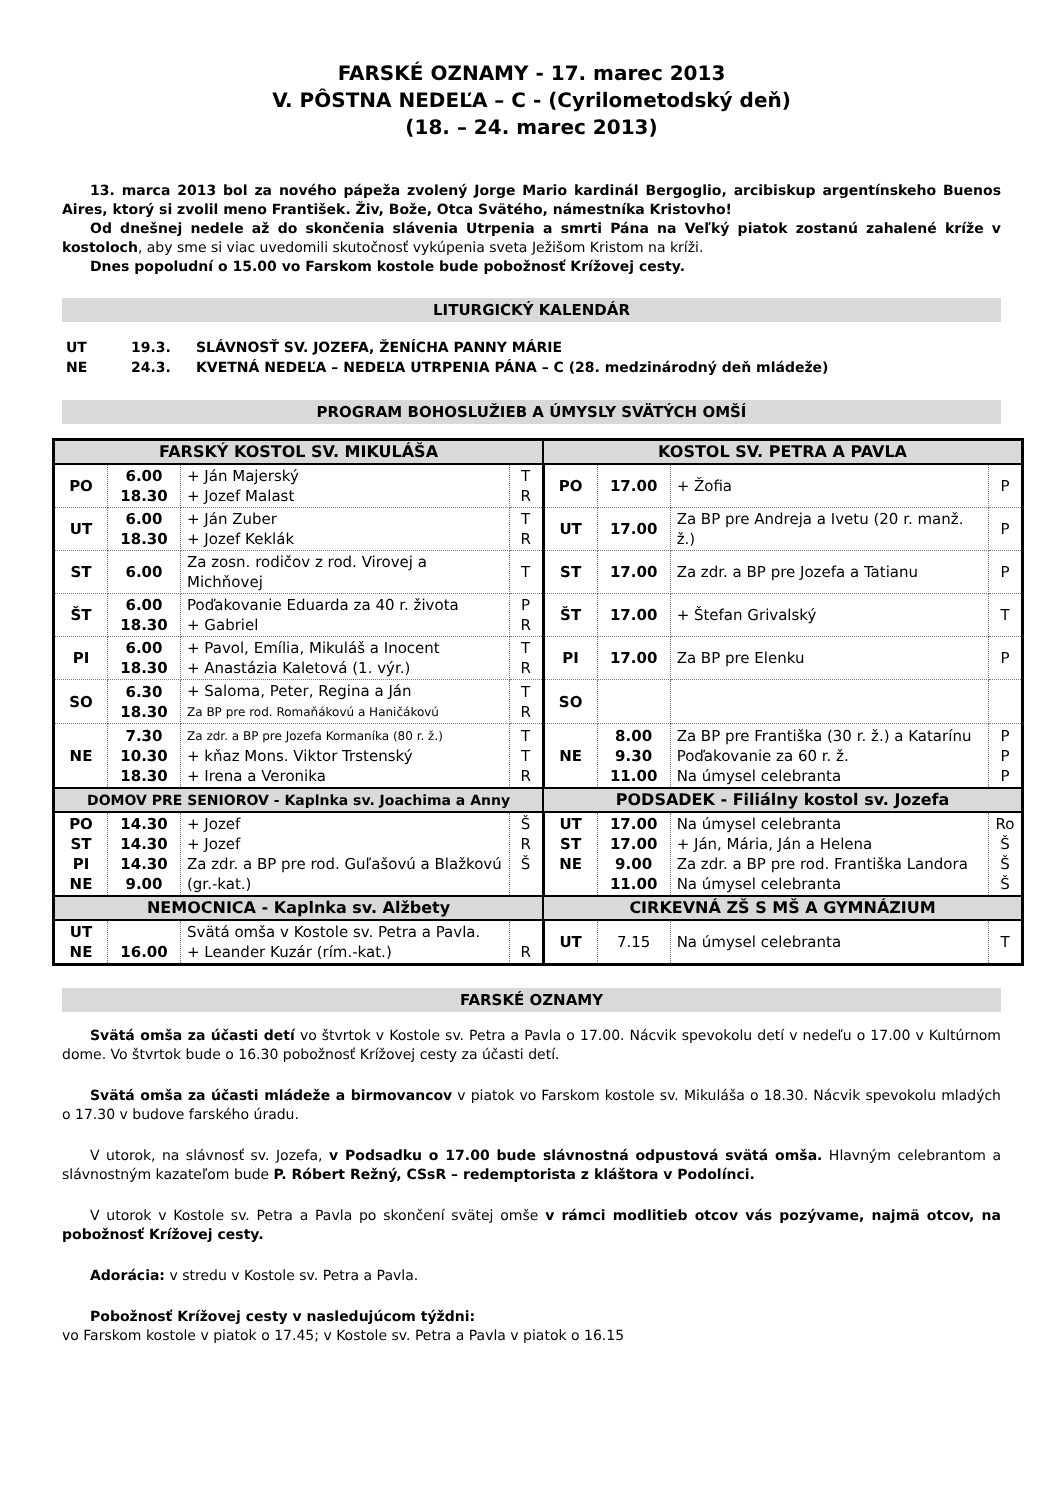FARSKÉ OZNAMY - 17. marec 2013
V. PÔSTNA NEDEĽA – C - (Cyrilometodský deň)
(18. – 24. marec 2013)
13. marca 2013 bol za nového pápeža zvolený Jorge Mario kardinál Bergoglio, arcibiskup argentínskeho Buenos Aires, ktorý si zvolil meno František. Živ, Bože, Otca Svätého, námestníka Kristovho!
Od dnešnej nedele až do skončenia slávenia Utrpenia a smrti Pána na Veľký piatok zostanú zahalené kríže v kostoloch, aby sme si viac uvedomili skutočnosť vykúpenia sveta Ježišom Kristom na kríži.
Dnes popoludní o 15.00 vo Farskom kostole bude pobožnosť Krížovej cesty.
LITURGICKÝ KALENDÁR
| UT | 19.3. | SLÁVNOSŤ SV. JOZEFA, ŽENÍCHA PANNY MÁRIE |
| NE | 24.3. | KVETNÁ NEDEĽA – NEDEĽA UTRPENIA PÁNA – C (28. medzinárodný deň mládeže) |
PROGRAM BOHOSLUŽIEB A ÚMYSLY SVÄTÝCH OMŠÍ
| FARSKÝ KOSTOL SV. MIKULÁŠA | | | | KOSTOL SV. PETRA A PAVLA | | | |
| --- | --- | --- | --- | --- | --- | --- | --- |
| PO | 6.00 18.30 | + Ján Majerský + Jozef Malast | T R | PO | 17.00 | + Žofia | P |
| UT | 6.00 18.30 | + Ján Zuber + Jozef Keklák | T R | UT | 17.00 | Za BP pre Andreja a Ivetu (20 r. manž. ž.) | P |
| ST | 6.00 | Za zosn. rodičov z rod. Virovej a Michňovej | T | ST | 17.00 | Za zdr. a BP pre Jozefa a Tatianu | P |
| ŠT | 6.00 18.30 | Poďakovanie Eduarda za 40 r. života + Gabriel | P R | ŠT | 17.00 | + Štefan Grivalský | T |
| PI | 6.00 18.30 | + Pavol, Emília, Mikuláš a Inocent + Anastázia Kaletová (1. výr.) | T R | PI | 17.00 | Za BP pre Elenku | P |
| SO | 6.30 18.30 | + Saloma, Peter, Regina a Ján Za BP pre rod. Romaňákovú a Haničákovú | T R | SO | | | |
| NE | 7.30 10.30 18.30 | Za zdr. a BP pre Jozefa Kormaníka (80 r. ž.) + kňaz Mons. Viktor Trstenský + Irena a Veronika | T T R | NE | 8.00 9.30 11.00 | Za BP pre Františka (30 r. ž.) a Katarínu Poďakovanie za 60 r. ž. Na úmysel celebranta | P P P |
| DOMOV PRE SENIOROV - Kaplnka sv. Joachima a Anny | | | | PODSADEK - Filiálny kostol sv. Jozefa | | | |
| PO ST PI NE | 14.30 14.30 14.30 9.00 | + Jozef + Jozef Za zdr. a BP pre rod. Guľašovú a Blažkovú (gr.-kat.) | Š R Š | UT ST NE | 17.00 17.00 9.00 11.00 | Na úmysel celebranta + Ján, Mária, Ján a Helena Za zdr. a BP pre rod. Františka Landora Na úmysel celebranta | Ro Š Š Š |
| NEMOCNICA - Kaplnka sv. Alžbety | | | | CIRKEVNÁ ZŠ S MŠ A GYMNÁZIUM | | | |
| UT NE | 16.00 | Svätá omša v Kostole sv. Petra a Pavla. + Leander Kuzár (rím.-kat.) | R | UT | 7.15 | Na úmysel celebranta | T |
FARSKÉ OZNAMY
Svätá omša za účasti detí vo štvrtok v Kostole sv. Petra a Pavla o 17.00. Nácvik spevokolu detí v nedeľu o 17.00 v Kultúrnom dome. Vo štvrtok bude o 16.30 pobožnosť Krížovej cesty za účasti detí.
Svätá omša za účasti mládeže a birmovancov v piatok vo Farskom kostole sv. Mikuláša o 18.30. Nácvik spevokolu mladých o 17.30 v budove farského úradu.
V utorok, na slávnosť sv. Jozefa, v Podsadku o 17.00 bude slávnostná odpustová svätá omša. Hlavným celebrantom a slávnostným kazateľom bude P. Róbert Režný, CSsR – redemptorista z kláštora v Podolínci.
V utorok v Kostole sv. Petra a Pavla po skončení svätej omše v rámci modlitieb otcov vás pozývame, najmä otcov, na pobožnosť Krížovej cesty.
Adorácia: v stredu v Kostole sv. Petra a Pavla.
Pobožnosť Krížovej cesty v nasledujúcom týždni:
vo Farskom kostole v piatok o 17.45; v Kostole sv. Petra a Pavla v piatok o 16.15